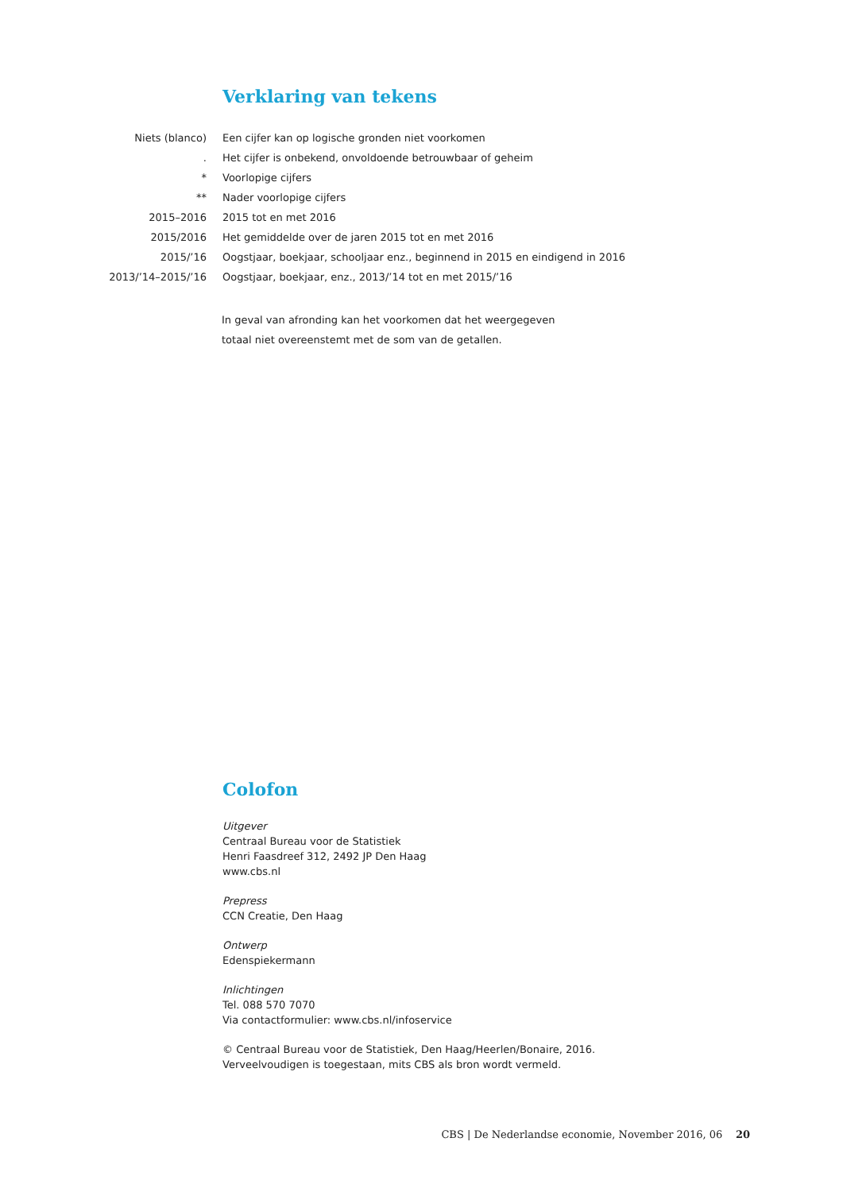Verklaring van tekens
| Niets (blanco) | Een cijfer kan op logische gronden niet voorkomen |
| . | Het cijfer is onbekend, onvoldoende betrouwbaar of geheim |
| * | Voorlopige cijfers |
| ** | Nader voorlopige cijfers |
| 2015–2016 | 2015 tot en met 2016 |
| 2015/2016 | Het gemiddelde over de jaren 2015 tot en met 2016 |
| 2015/’16 | Oogstjaar, boekjaar, schooljaar enz., beginnend in 2015 en eindigend in 2016 |
| 2013/’14–2015/’16 | Oogstjaar, boekjaar, enz., 2013/’14 tot en met 2015/’16 |
In geval van afronding kan het voorkomen dat het weergegeven
totaal niet overeenstemt met de som van de getallen.
Colofon
Uitgever
Centraal Bureau voor de Statistiek
Henri Faasdreef 312, 2492 JP Den Haag
www.cbs.nl
Prepress
CCN Creatie, Den Haag
Ontwerp
Edenspiekermann
Inlichtingen
Tel. 088 570 7070
Via contactformulier: www.cbs.nl/infoservice
© Centraal Bureau voor de Statistiek, Den Haag/Heerlen/Bonaire, 2016.
Verveelvoudigen is toegestaan, mits CBS als bron wordt vermeld.
CBS | De Nederlandse economie, November 2016, 06 20